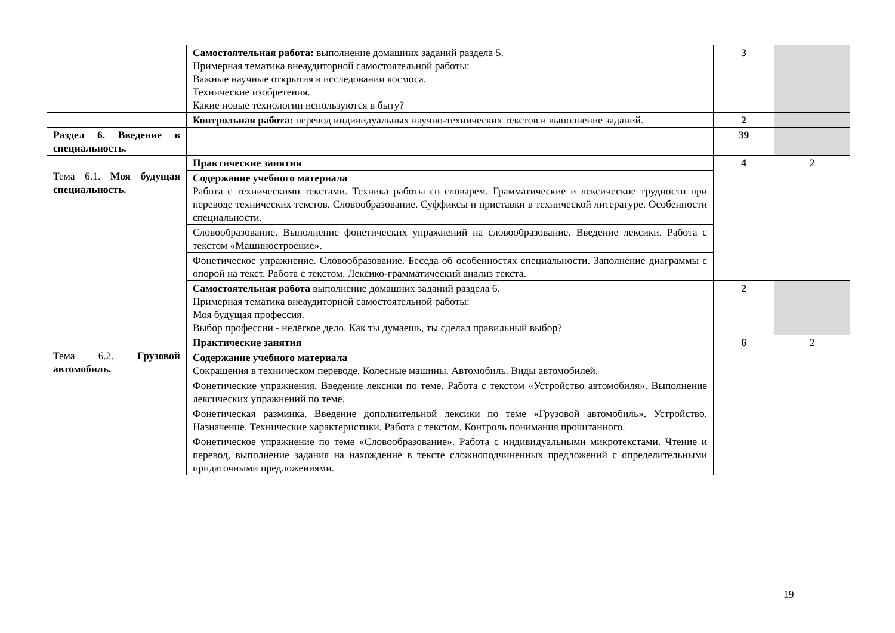| | Самостоятельная работа: выполнение домашних заданий раздела 5. Примерная тематика внеаудиторной самостоятельной работы: Важные научные открытия в исследовании космоса. Технические изобретения. Какие новые технологии используются в быту? | 3 | |
| | Контрольная работа: перевод индивидуальных научно-технических текстов и выполнение заданий. | 2 | |
| Раздел 6. Введение в специальность. | | 39 | |
| Тема 6.1. Моя будущая специальность. | Практические занятия | 4 | 2 |
| | Содержание учебного материала Работа с техническими текстами. Техника работы со словарем. Грамматические и лексические трудности при переводе технических текстов. Словообразование. Суффиксы и приставки в технической литературе. Особенности специальности. | | |
| | Словообразование. Выполнение фонетических упражнений на словообразование. Введение лексики. Работа с текстом «Машиностроение». | | |
| | Фонетическое упражнение. Словообразование. Беседа об особенностях специальности. Заполнение диаграммы с опорой на текст. Работа с текстом. Лексико-грамматический анализ текста. | | |
| | Самостоятельная работа выполнение домашних заданий раздела 6 . Примерная тематика внеаудиторной самостоятельной работы: Моя будущая профессия. Выбор профессии - нелёгкое дело. Как ты думаешь, ты сделал правильный выбор? | 2 | |
| Тема 6.2. Грузовой автомобиль. | Практические занятия | 6 | 2 |
| | Содержание учебного материала Сокращения в техническом переводе. Колесные машины. Автомобиль. Виды автомобилей. | | |
| | Фонетические упражнения. Введение лексики по теме. Работа с текстом «Устройство автомобиля». Выполнение лексических упражнений по теме. | | |
| | Фонетическая разминка. Введение дополнительной лексики по теме «Грузовой автомобиль». Устройство. Назначение. Технические характеристики. Работа с текстом. Контроль понимания прочитанного. | | |
| | Фонетическое упражнение по теме «Словообразование». Работа с индивидуальными микротекстами. Чтение и перевод, выполнение задания на нахождение в тексте сложноподчиненных предложений с определительными придаточными предложениями. | | |
19